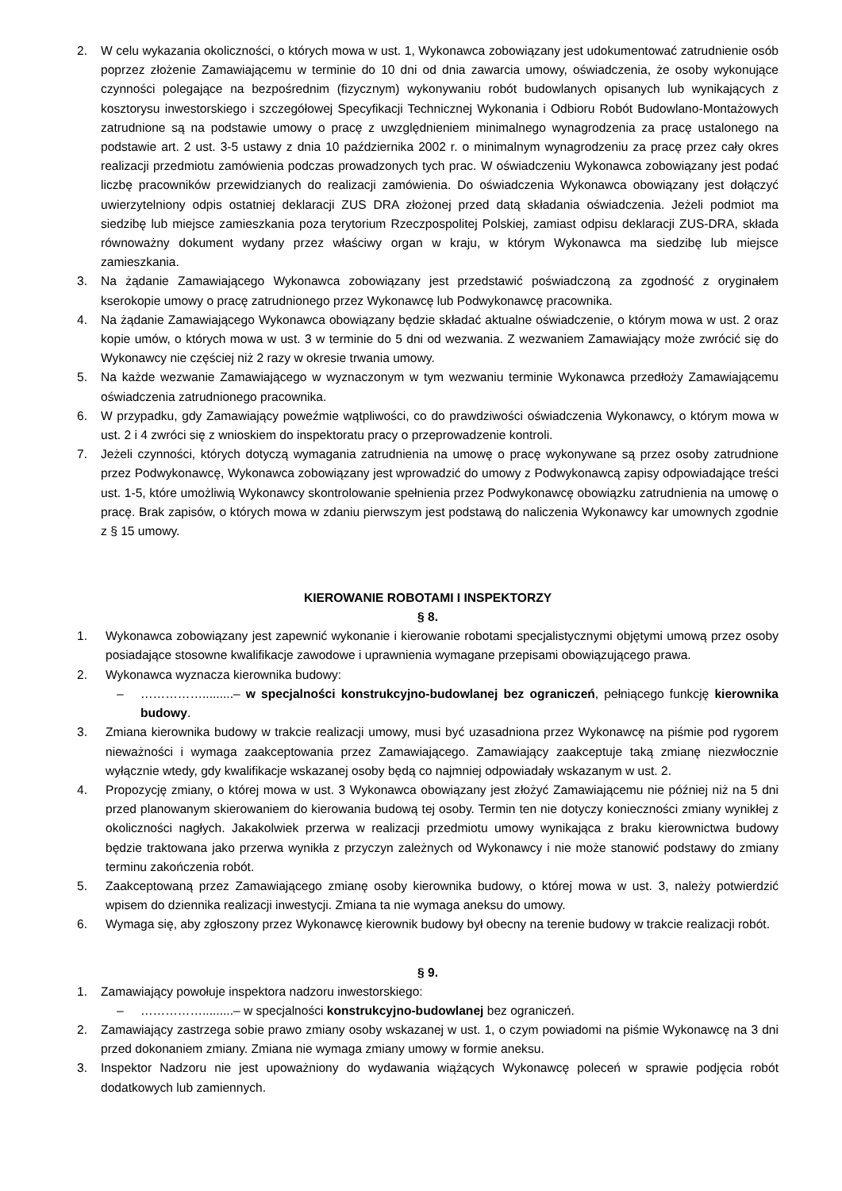2. W celu wykazania okoliczności, o których mowa w ust. 1, Wykonawca zobowiązany jest udokumentować zatrudnienie osób poprzez złożenie Zamawiającemu w terminie do 10 dni od dnia zawarcia umowy, oświadczenia, że osoby wykonujące czynności polegające na bezpośrednim (fizycznym) wykonywaniu robót budowlanych opisanych lub wynikających z kosztorysu inwestorskiego i szczegółowej Specyfikacji Technicznej Wykonania i Odbioru Robót Budowlano-Montażowych zatrudnione są na podstawie umowy o pracę z uwzględnieniem minimalnego wynagrodzenia za pracę ustalonego na podstawie art. 2 ust. 3-5 ustawy z dnia 10 października 2002 r. o minimalnym wynagrodzeniu za pracę przez cały okres realizacji przedmiotu zamówienia podczas prowadzonych tych prac. W oświadczeniu Wykonawca zobowiązany jest podać liczbę pracowników przewidzianych do realizacji zamówienia. Do oświadczenia Wykonawca obowiązany jest dołączyć uwierzytelniony odpis ostatniej deklaracji ZUS DRA złożonej przed datą składania oświadczenia. Jeżeli podmiot ma siedzibę lub miejsce zamieszkania poza terytorium Rzeczpospolitej Polskiej, zamiast odpisu deklaracji ZUS-DRA, składa równoważny dokument wydany przez właściwy organ w kraju, w którym Wykonawca ma siedzibę lub miejsce zamieszkania.
3. Na żądanie Zamawiającego Wykonawca zobowiązany jest przedstawić poświadczoną za zgodność z oryginałem kserokopie umowy o pracę zatrudnionego przez Wykonawcę lub Podwykonawcę pracownika.
4. Na żądanie Zamawiającego Wykonawca obowiązany będzie składać aktualne oświadczenie, o którym mowa w ust. 2 oraz kopie umów, o których mowa w ust. 3 w terminie do 5 dni od wezwania. Z wezwaniem Zamawiający może zwrócić się do Wykonawcy nie częściej niż 2 razy w okresie trwania umowy.
5. Na każde wezwanie Zamawiającego w wyznaczonym w tym wezwaniu terminie Wykonawca przedłoży Zamawiającemu oświadczenia zatrudnionego pracownika.
6. W przypadku, gdy Zamawiający poweźmie wątpliwości, co do prawdziwości oświadczenia Wykonawcy, o którym mowa w ust. 2 i 4 zwróci się z wnioskiem do inspektoratu pracy o przeprowadzenie kontroli.
7. Jeżeli czynności, których dotyczą wymagania zatrudnienia na umowę o pracę wykonywane są przez osoby zatrudnione przez Podwykonawcę, Wykonawca zobowiązany jest wprowadzić do umowy z Podwykonawcą zapisy odpowiadające treści ust. 1-5, które umożliwią Wykonawcy skontrolowanie spełnienia przez Podwykonawcę obowiązku zatrudnienia na umowę o pracę. Brak zapisów, o których mowa w zdaniu pierwszym jest podstawą do naliczenia Wykonawcy kar umownych zgodnie z § 15 umowy.
KIEROWANIE ROBOTAMI I INSPEKTORZY
§ 8.
1. Wykonawca zobowiązany jest zapewnić wykonanie i kierowanie robotami specjalistycznymi objętymi umową przez osoby posiadające stosowne kwalifikacje zawodowe i uprawnienia wymagane przepisami obowiązującego prawa.
2. Wykonawca wyznacza kierownika budowy:
– …………….........– w specjalności konstrukcyjno-budowlanej bez ograniczeń, pełniącego funkcję kierownika budowy.
3. Zmiana kierownika budowy w trakcie realizacji umowy, musi być uzasadniona przez Wykonawcę na piśmie pod rygorem nieważności i wymaga zaakceptowania przez Zamawiającego. Zamawiający zaakceptuje taką zmianę niezwłocznie wyłącznie wtedy, gdy kwalifikacje wskazanej osoby będą co najmniej odpowiadały wskazanym w ust. 2.
4. Propozycję zmiany, o której mowa w ust. 3 Wykonawca obowiązany jest złożyć Zamawiającemu nie później niż na 5 dni przed planowanym skierowaniem do kierowania budową tej osoby. Termin ten nie dotyczy konieczności zmiany wynikłej z okoliczności nagłych. Jakakolwiek przerwa w realizacji przedmiotu umowy wynikająca z braku kierownictwa budowy będzie traktowana jako przerwa wynikła z przyczyn zależnych od Wykonawcy i nie może stanowić podstawy do zmiany terminu zakończenia robót.
5. Zaakceptowaną przez Zamawiającego zmianę osoby kierownika budowy, o której mowa w ust. 3, należy potwierdzić wpisem do dziennika realizacji inwestycji. Zmiana ta nie wymaga aneksu do umowy.
6. Wymaga się, aby zgłoszony przez Wykonawcę kierownik budowy był obecny na terenie budowy w trakcie realizacji robót.
§ 9.
1. Zamawiający powołuje inspektora nadzoru inwestorskiego:
– …………….........– w specjalności konstrukcyjno-budowlanej bez ograniczeń.
2. Zamawiający zastrzega sobie prawo zmiany osoby wskazanej w ust. 1, o czym powiadomi na piśmie Wykonawcę na 3 dni przed dokonaniem zmiany. Zmiana nie wymaga zmiany umowy w formie aneksu.
3. Inspektor Nadzoru nie jest upoważniony do wydawania wiążących Wykonawcę poleceń w sprawie podjęcia robót dodatkowych lub zamiennych.